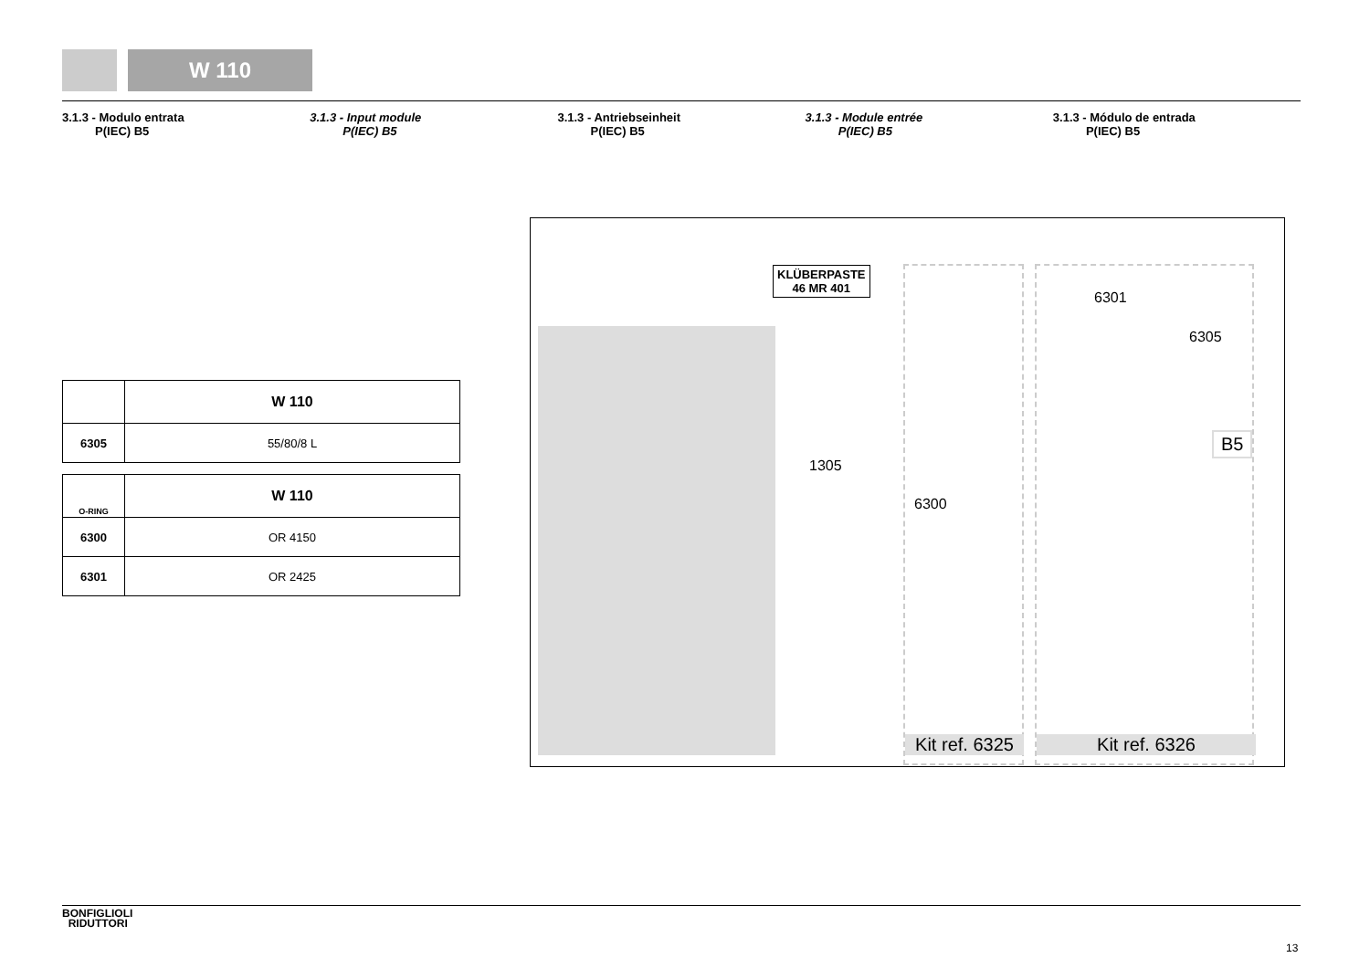W 110
3.1.3 - Modulo entrata
P(IEC) B5
3.1.3 - Input module
P(IEC) B5
3.1.3 - Antriebseinheit
P(IEC) B5
3.1.3 - Module entrée
P(IEC) B5
3.1.3 - Módulo de entrada
P(IEC) B5
| | W 110 |
| 6305 | 55/80/8 L |
| O-RING | W 110 |
| 6300 | OR 4150 |
| 6301 | OR 2425 |
KLÜBERPASTE
46 MR 401
1305
6300
6301
6305
B5
Kit ref. 6325
Kit ref. 6326
BONFIGLIOLI
RIDUTTORI
13